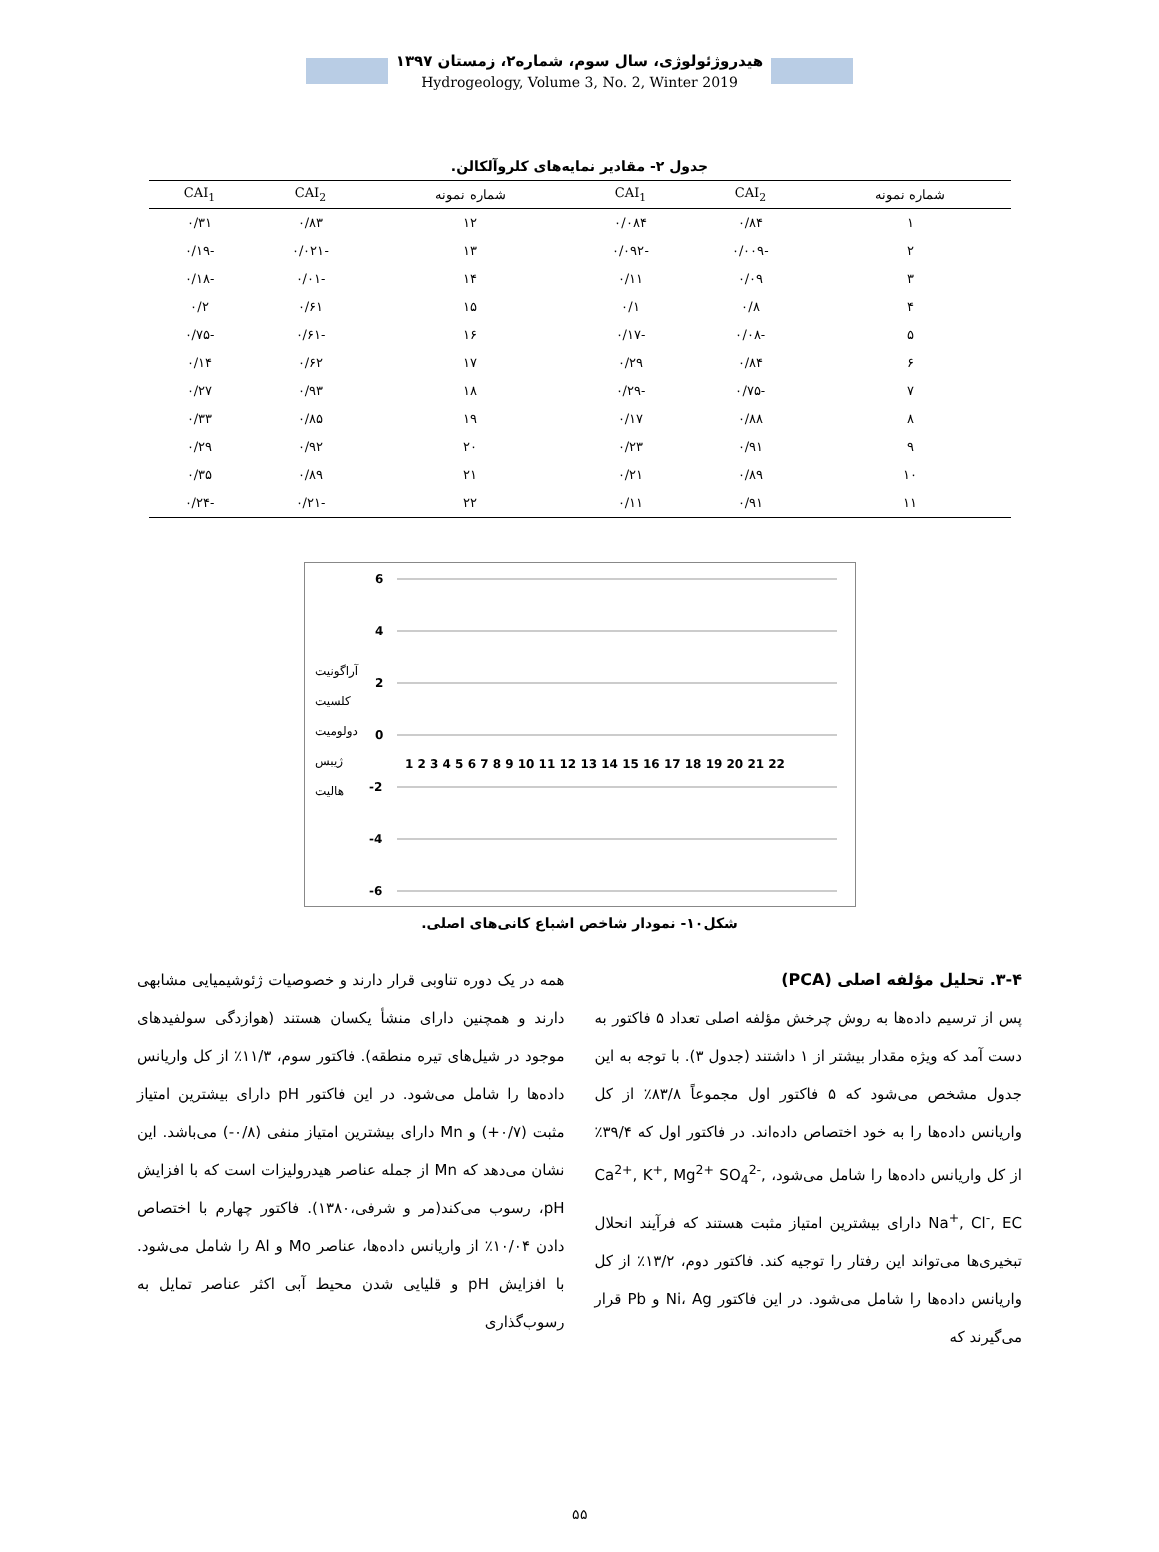هیدروژئولوژی، سال سوم، شماره۲، زمستان ۱۳۹۷
Hydrogeology, Volume 3, No. 2, Winter 2019
جدول ۲- مقادیر نمایه‌های کلروآلکالن.
| شماره نمونه | CAI<sub>2</sub> | CAI<sub>1</sub> | شماره نمونه | CAI<sub>2</sub> | CAI<sub>1</sub> |
| --- | --- | --- | --- | --- | --- |
| ۱ | ۰/۸۴ | ۰/۰۸۴ | ۱۲ | ۰/۸۳ | ۰/۳۱ |
| ۲ | -۰/۰۰۹ | -۰/۰۹۲ | ۱۳ | -۰/۰۲۱ | -۰/۱۹ |
| ۳ | ۰/۰۹ | ۰/۱۱ | ۱۴ | -۰/۰۱ | -۰/۱۸ |
| ۴ | ۰/۸ | ۰/۱ | ۱۵ | ۰/۶۱ | ۰/۲ |
| ۵ | -۰/۰۸ | -۰/۱۷ | ۱۶ | -۰/۶۱ | -۰/۷۵ |
| ۶ | ۰/۸۴ | ۰/۲۹ | ۱۷ | ۰/۶۲ | ۰/۱۴ |
| ۷ | -۰/۷۵ | -۰/۲۹ | ۱۸ | ۰/۹۳ | ۰/۲۷ |
| ۸ | ۰/۸۸ | ۰/۱۷ | ۱۹ | ۰/۸۵ | ۰/۳۳ |
| ۹ | ۰/۹۱ | ۰/۲۳ | ۲۰ | ۰/۹۲ | ۰/۲۹ |
| ۱۰ | ۰/۸۹ | ۰/۲۱ | ۲۱ | ۰/۸۹ | ۰/۳۵ |
| ۱۱ | ۰/۹۱ | ۰/۱۱ | ۲۲ | -۰/۲۱ | -۰/۲۴ |
6
4
2
0
-2
-4
-6
آراگونیت
کلسیت
دولومیت
ژیبس
هالیت
1 2 3 4 5 6 7 8 9 10 11 12 13 14 15 16 17 18 19 20 21 22
شکل۱۰- نمودار شاخص اشباع کانی‌های اصلی.
۳-۴. تحلیل مؤلفه اصلی (PCA)
پس از ترسیم داده‌ها به روش چرخش مؤلفه اصلی تعداد ۵ فاکتور به دست آمد که ویژه مقدار بیشتر از ۱ داشتند (جدول ۳). با توجه به این جدول مشخص می‌شود که ۵ فاکتور اول مجموعاً ۸۳/۸٪ از کل واریانس داده‌ها را به خود اختصاص داده‌اند. در فاکتور اول که ۳۹/۴٪ از کل واریانس داده‌ها را شامل می‌شود، Ca<sup>2+</sup>, K<sup>+</sup>, Mg<sup>2+</sup> SO<sub>4</sub><sup>2-</sup>, Na<sup>+</sup>, Cl<sup>-</sup>, EC دارای بیشترین امتیاز مثبت هستند که فرآیند انحلال تبخیری‌ها می‌تواند این رفتار را توجیه کند. فاکتور دوم، ۱۳/۲٪ از کل واریانس داده‌ها را شامل می‌شود. در این فاکتور Ni، Ag و Pb قرار می‌گیرند که
همه در یک دوره تناوبی قرار دارند و خصوصیات ژئوشیمیایی مشابهی دارند و همچنین دارای منشأ یکسان هستند (هوازدگی سولفیدهای موجود در شیل‌های تیره منطقه). فاکتور سوم، ۱۱/۳٪ از کل واریانس داده‌ها را شامل می‌شود. در این فاکتور pH دارای بیشترین امتیاز مثبت (۰/۷+) و Mn دارای بیشترین امتیاز منفی (۰/۸-) می‌باشد. این نشان می‌دهد که Mn از جمله عناصر هیدرولیزات است که با افزایش pH، رسوب می‌کند(مر و شرفی،۱۳۸۰). فاکتور چهارم با اختصاص دادن ۱۰/۰۴٪ از واریانس داده‌ها، عناصر Mo و Al را شامل می‌شود. با افزایش pH و قلیایی شدن محیط آبی اکثر عناصر تمایل به رسوب‌گذاری
۵۵